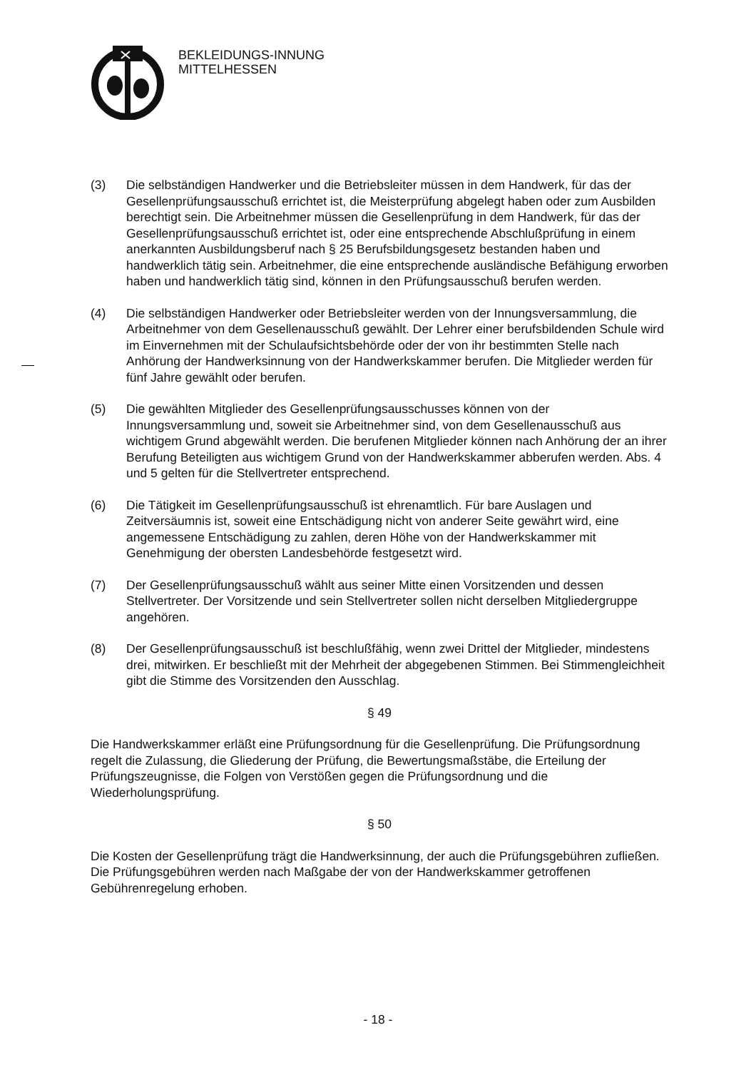BEKLEIDUNGS-INNUNG
MITTELHESSEN
(3) Die selbständigen Handwerker und die Betriebsleiter müssen in dem Handwerk, für das der Gesellenprüfungsausschuß errichtet ist, die Meisterprüfung abgelegt haben oder zum Ausbilden berechtigt sein. Die Arbeitnehmer müssen die Gesellenprüfung in dem Handwerk, für das der Gesellenprüfungsausschuß errichtet ist, oder eine entsprechende Abschlußprüfung in einem anerkannten Ausbildungsberuf nach § 25 Berufsbildungsgesetz bestanden haben und handwerklich tätig sein. Arbeitnehmer, die eine entsprechende ausländische Befähigung erworben haben und handwerklich tätig sind, können in den Prüfungsausschuß berufen werden.
(4) Die selbständigen Handwerker oder Betriebsleiter werden von der Innungsversammlung, die Arbeitnehmer von dem Gesellenausschuß gewählt. Der Lehrer einer berufsbildenden Schule wird im Einvernehmen mit der Schulaufsichtsbehörde oder der von ihr bestimmten Stelle nach Anhörung der Handwerksinnung von der Handwerkskammer berufen. Die Mitglieder werden für fünf Jahre gewählt oder berufen.
(5) Die gewählten Mitglieder des Gesellenprüfungsausschusses können von der Innungsversammlung und, soweit sie Arbeitnehmer sind, von dem Gesellenausschuß aus wichtigem Grund abgewählt werden. Die berufenen Mitglieder können nach Anhörung der an ihrer Berufung Beteiligten aus wichtigem Grund von der Handwerkskammer abberufen werden. Abs. 4 und 5 gelten für die Stellvertreter entsprechend.
(6) Die Tätigkeit im Gesellenprüfungsausschuß ist ehrenamtlich. Für bare Auslagen und Zeitversäumnis ist, soweit eine Entschädigung nicht von anderer Seite gewährt wird, eine angemessene Entschädigung zu zahlen, deren Höhe von der Handwerkskammer mit Genehmigung der obersten Landesbehörde festgesetzt wird.
(7) Der Gesellenprüfungsausschuß wählt aus seiner Mitte einen Vorsitzenden und dessen Stellvertreter. Der Vorsitzende und sein Stellvertreter sollen nicht derselben Mitgliedergruppe angehören.
(8) Der Gesellenprüfungsausschuß ist beschlußfähig, wenn zwei Drittel der Mitglieder, mindestens drei, mitwirken. Er beschließt mit der Mehrheit der abgegebenen Stimmen. Bei Stimmengleichheit gibt die Stimme des Vorsitzenden den Ausschlag.
§ 49
Die Handwerkskammer erläßt eine Prüfungsordnung für die Gesellenprüfung. Die Prüfungsordnung regelt die Zulassung, die Gliederung der Prüfung, die Bewertungsmaßstäbe, die Erteilung der Prüfungszeugnisse, die Folgen von Verstößen gegen die Prüfungsordnung und die Wiederholungsprüfung.
§ 50
Die Kosten der Gesellenprüfung trägt die Handwerksinnung, der auch die Prüfungsgebühren zufließen. Die Prüfungsgebühren werden nach Maßgabe der von der Handwerkskammer getroffenen Gebührenregelung erhoben.
- 18 -